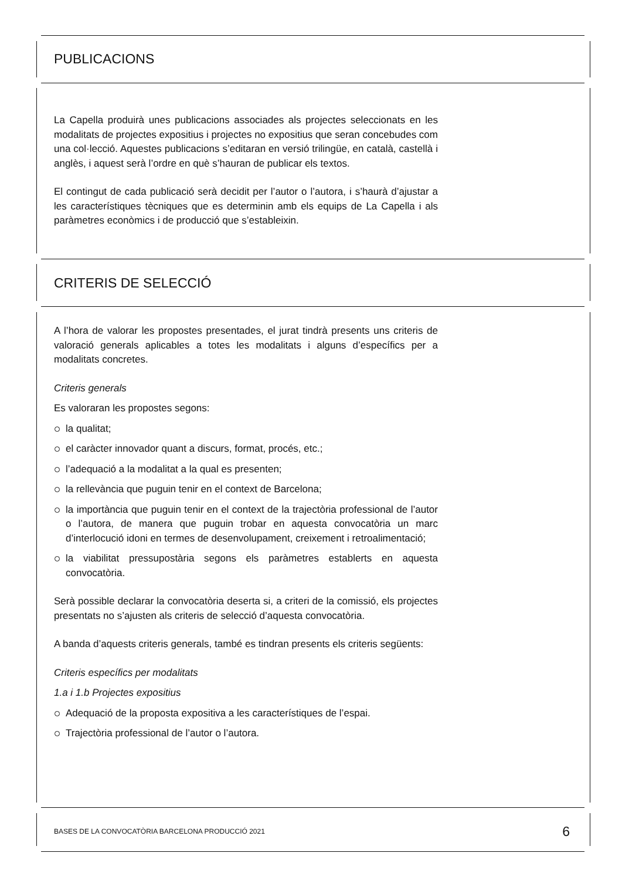PUBLICACIONS
La Capella produirà unes publicacions associades als projectes seleccionats en les modalitats de projectes expositius i projectes no expositius que seran concebudes com una col·lecció. Aquestes publicacions s’editaran en versió trilingüe, en català, castellà i anglès, i aquest serà l’ordre en què s’hauran de publicar els textos.
El contingut de cada publicació serà decidit per l’autor o l’autora, i s’haurà d’ajustar a les característiques tècniques que es determinin amb els equips de La Capella i als paràmetres econòmics i de producció que s’estableixin.
CRITERIS DE SELECCIÓ
A l’hora de valorar les propostes presentades, el jurat tindrà presents uns criteris de valoració generals aplicables a totes les modalitats i alguns d’específics per a modalitats concretes.
Criteris generals
Es valoraran les propostes segons:
la qualitat;
el caràcter innovador quant a discurs, format, procés, etc.;
l’adequació a la modalitat a la qual es presenten;
la rellevància que puguin tenir en el context de Barcelona;
la importància que puguin tenir en el context de la trajectòria professional de l’autor o l’autora, de manera que puguin trobar en aquesta convocatòria un marc d’interlocució idoni en termes de desenvolupament, creixement i retroalimentació;
la viabilitat pressupostària segons els paràmetres establerts en aquesta convocatòria.
Serà possible declarar la convocatòria deserta si, a criteri de la comissió, els projectes presentats no s’ajusten als criteris de selecció d’aquesta convocatòria.
A banda d’aquests criteris generals, també es tindran presents els criteris següents:
Criteris específics per modalitats
1.a i 1.b Projectes expositius
Adequació de la proposta expositiva a les característiques de l’espai.
Trajectòria professional de l’autor o l’autora.
BASES DE LA CONVOCATÒRIA BARCELONA PRODUCCIÓ 2021 6